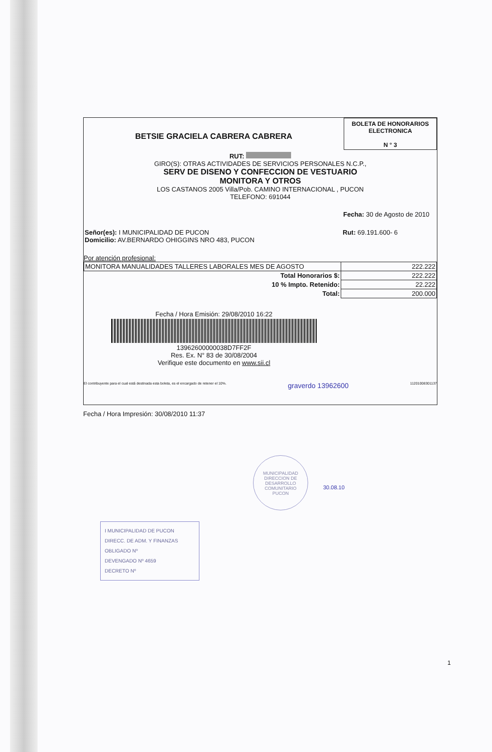BETSIE GRACIELA CABRERA CABRERA
BOLETA DE HONORARIOS
ELECTRONICA
N ° 3
RUT:
GIRO(S): OTRAS ACTIVIDADES DE SERVICIOS PERSONALES N.C.P.,
SERV DE DISENO Y CONFECCION DE VESTUARIO
MONITORA Y OTROS
LOS CASTANOS 2005 Villa/Pob. CAMINO INTERNACIONAL , PUCON
TELEFONO: 691044
Fecha: 30 de Agosto de 2010
| Señor(es): I MUNICIPALIDAD DE PUCON Domicilio: AV.BERNARDO OHIGGINS NRO 483, PUCON | Rut: 69.191.600- 6 |
Por atención profesional:
| MONITORA MANUALIDADES TALLERES LABORALES MES DE AGOSTO | 222.222 |
| Total Honorarios $: | 222.222 |
| 10 % Impto. Retenido: | 22.222 |
| Total: | 200.000 |
Fecha / Hora Emisión: 29/08/2010 16:22
13962600000038D7FF2F
Res. Ex. N° 83 de 30/08/2004
Verifique este documento en www.sii.cl
El contribuyente para el cual está destinada esta boleta, es el encargado de retener el 10%. graverdo 13962600 11201008301137
Fecha / Hora Impresión: 30/08/2010 11:37
I MUNICIPALIDAD DE PUCON
DIRECC. DE ADM. Y FINANZAS
OBLIGADO Nº
DEVENGADO Nº 4659
DECRETO Nº
MUNICIPALIDAD
DIRECCION DE
DESARROLLO
COMUNITARIO
PUCON
30.08.10
1